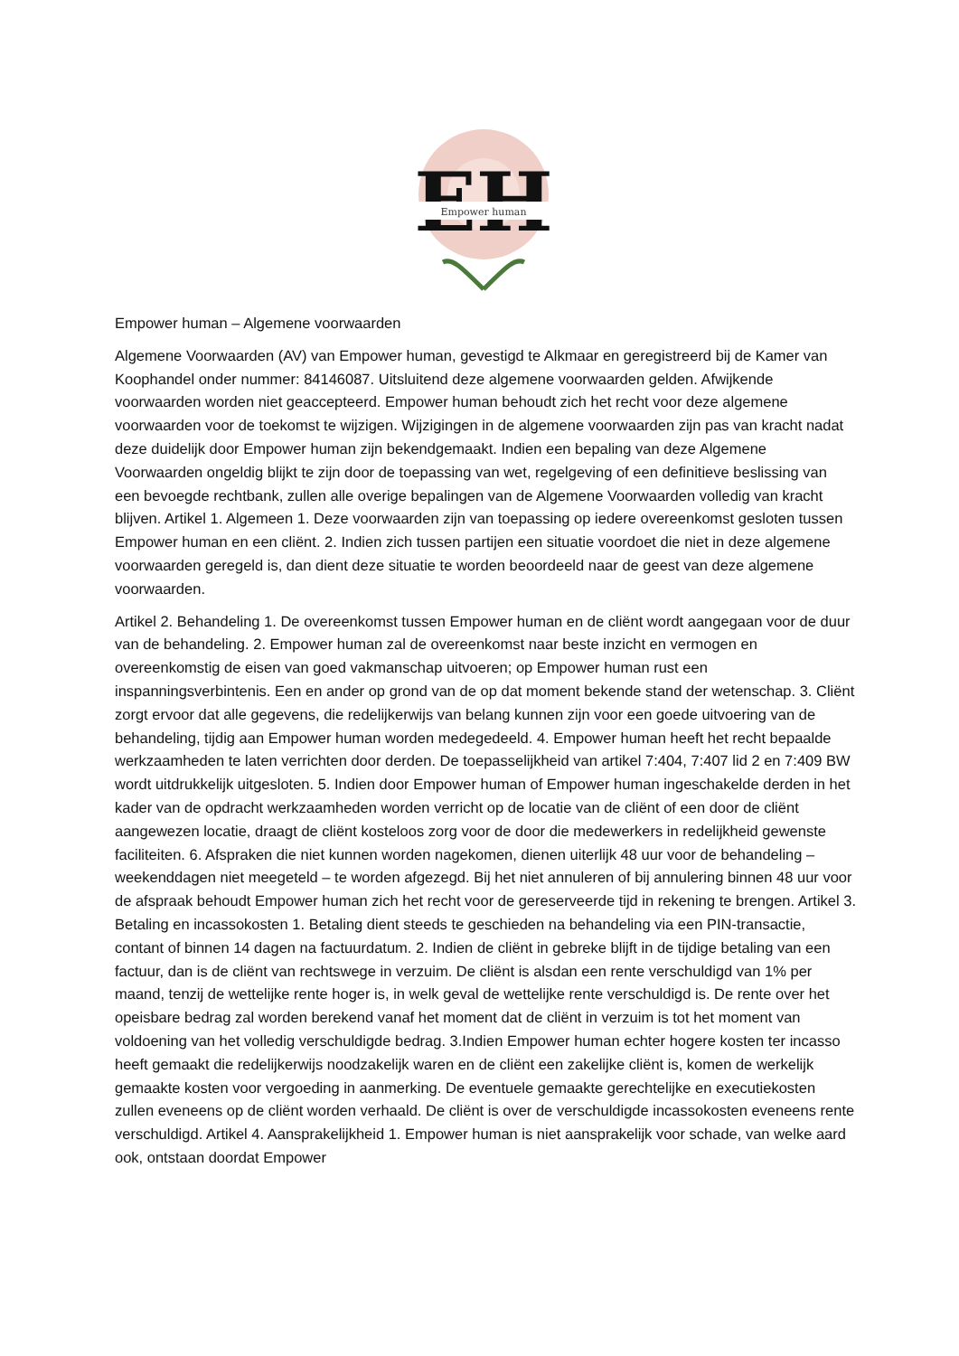EH
Empower human
Empower human – Algemene voorwaarden
Algemene Voorwaarden (AV) van Empower human, gevestigd te Alkmaar en geregistreerd bij de Kamer van Koophandel onder nummer: 84146087. Uitsluitend deze algemene voorwaarden gelden. Afwijkende voorwaarden worden niet geaccepteerd. Empower human behoudt zich het recht voor deze algemene voorwaarden voor de toekomst te wijzigen. Wijzigingen in de algemene voorwaarden zijn pas van kracht nadat deze duidelijk door Empower human zijn bekendgemaakt. Indien een bepaling van deze Algemene Voorwaarden ongeldig blijkt te zijn door de toepassing van wet, regelgeving of een definitieve beslissing van een bevoegde rechtbank, zullen alle overige bepalingen van de Algemene Voorwaarden volledig van kracht blijven. Artikel 1. Algemeen 1. Deze voorwaarden zijn van toepassing op iedere overeenkomst gesloten tussen Empower human en een cliënt. 2. Indien zich tussen partijen een situatie voordoet die niet in deze algemene voorwaarden geregeld is, dan dient deze situatie te worden beoordeeld naar de geest van deze algemene voorwaarden.
Artikel 2. Behandeling 1. De overeenkomst tussen Empower human en de cliënt wordt aangegaan voor de duur van de behandeling. 2. Empower human zal de overeenkomst naar beste inzicht en vermogen en overeenkomstig de eisen van goed vakmanschap uitvoeren; op Empower human rust een inspanningsverbintenis. Een en ander op grond van de op dat moment bekende stand der wetenschap. 3. Cliënt zorgt ervoor dat alle gegevens, die redelijkerwijs van belang kunnen zijn voor een goede uitvoering van de behandeling, tijdig aan Empower human worden medegedeeld. 4. Empower human heeft het recht bepaalde werkzaamheden te laten verrichten door derden. De toepasselijkheid van artikel 7:404, 7:407 lid 2 en 7:409 BW wordt uitdrukkelijk uitgesloten. 5. Indien door Empower human of Empower human ingeschakelde derden in het kader van de opdracht werkzaamheden worden verricht op de locatie van de cliënt of een door de cliënt aangewezen locatie, draagt de cliënt kosteloos zorg voor de door die medewerkers in redelijkheid gewenste faciliteiten. 6. Afspraken die niet kunnen worden nagekomen, dienen uiterlijk 48 uur voor de behandeling – weekenddagen niet meegeteld – te worden afgezegd. Bij het niet annuleren of bij annulering binnen 48 uur voor de afspraak behoudt Empower human zich het recht voor de gereserveerde tijd in rekening te brengen. Artikel 3. Betaling en incassokosten 1. Betaling dient steeds te geschieden na behandeling via een PIN-transactie, contant of binnen 14 dagen na factuurdatum. 2. Indien de cliënt in gebreke blijft in de tijdige betaling van een factuur, dan is de cliënt van rechtswege in verzuim. De cliënt is alsdan een rente verschuldigd van 1% per maand, tenzij de wettelijke rente hoger is, in welk geval de wettelijke rente verschuldigd is. De rente over het opeisbare bedrag zal worden berekend vanaf het moment dat de cliënt in verzuim is tot het moment van voldoening van het volledig verschuldigde bedrag. 3.Indien Empower human echter hogere kosten ter incasso heeft gemaakt die redelijkerwijs noodzakelijk waren en de cliënt een zakelijke cliënt is, komen de werkelijk gemaakte kosten voor vergoeding in aanmerking. De eventuele gemaakte gerechtelijke en executiekosten zullen eveneens op de cliënt worden verhaald. De cliënt is over de verschuldigde incassokosten eveneens rente verschuldigd. Artikel 4. Aansprakelijkheid 1. Empower human is niet aansprakelijk voor schade, van welke aard ook, ontstaan doordat Empower